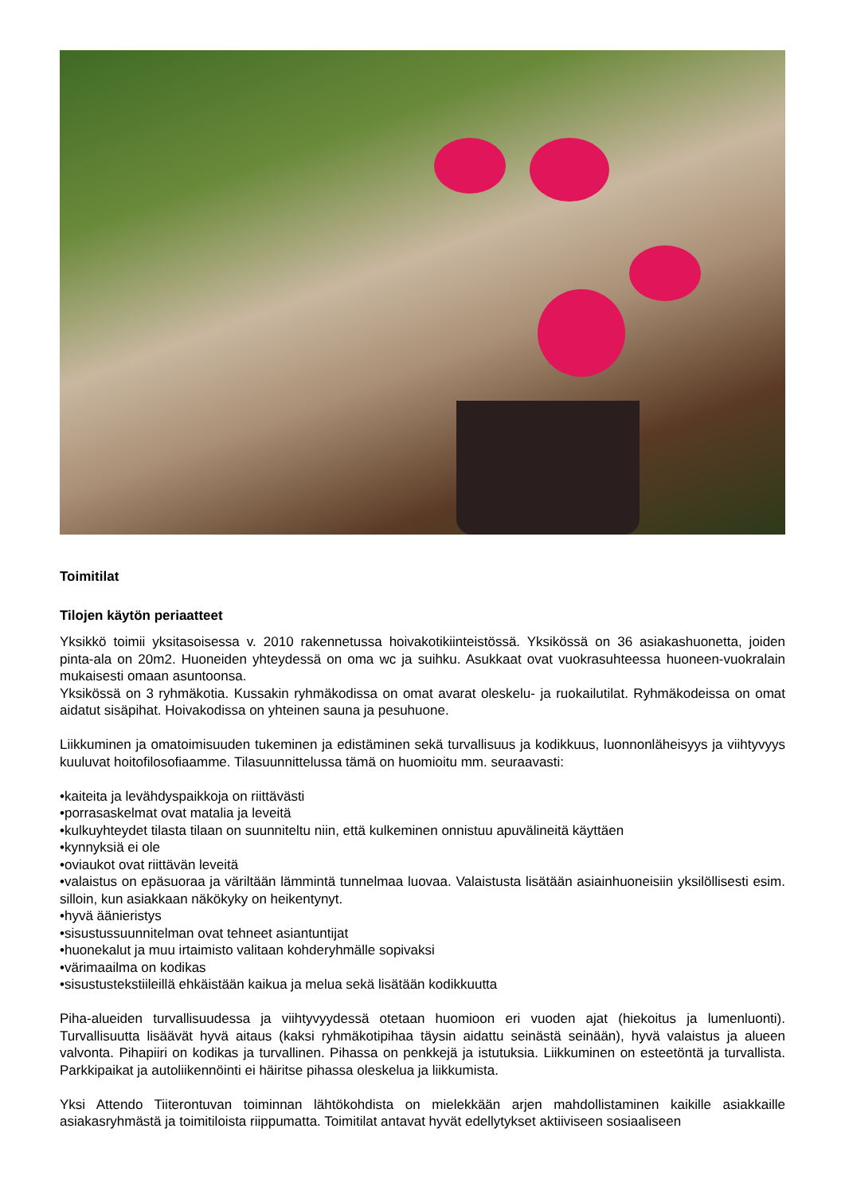Toimitilat
Tilojen käytön periaatteet
Yksikkö toimii yksitasoisessa v. 2010 rakennetussa hoivakotikiinteistössä. Yksikössä on 36 asiakashuonetta, joiden pinta-ala on 20m2. Huoneiden yhteydessä on oma wc ja suihku. Asukkaat ovat vuokrasuhteessa huoneen-vuokralain mukaisesti omaan asuntoonsa.
Yksikössä on 3 ryhmäkotia. Kussakin ryhmäkodissa on omat avarat oleskelu- ja ruokailutilat. Ryhmäkodeissa on omat aidatut sisäpihat. Hoivakodissa on yhteinen sauna ja pesuhuone.
Liikkuminen ja omatoimisuuden tukeminen ja edistäminen sekä turvallisuus ja kodikkuus, luonnonläheisyys ja viihtyvyys kuuluvat hoitofilosofiaamme. Tilasuunnittelussa tämä on huomioitu mm. seuraavasti:
•kaiteita ja levähdyspaikkoja on riittävästi
•porrasaskelmat ovat matalia ja leveitä
•kulkuyhteydet tilasta tilaan on suunniteltu niin, että kulkeminen onnistuu apuvälineitä käyttäen
•kynnyksiä ei ole
•oviaukot ovat riittävän leveitä
•valaistus on epäsuoraa ja väriltään lämmintä tunnelmaa luovaa. Valaistusta lisätään asiainhuoneisiin yksilöllisesti esim. silloin, kun asiakkaan näkökyky on heikentynyt.
•hyvä äänieristys
•sisustussuunnitelman ovat tehneet asiantuntijat
•huonekalut ja muu irtaimisto valitaan kohderyhmälle sopivaksi
•värimaailma on kodikas
•sisustustekstiileillä ehkäistään kaikua ja melua sekä lisätään kodikkuutta
Piha-alueiden turvallisuudessa ja viihtyvyydessä otetaan huomioon eri vuoden ajat (hiekoitus ja lumenluonti). Turvallisuutta lisäävät hyvä aitaus (kaksi ryhmäkotipihaa täysin aidattu seinästä seinään), hyvä valaistus ja alueen valvonta. Pihapiiri on kodikas ja turvallinen. Pihassa on penkkejä ja istutuksia. Liikkuminen on esteetöntä ja turvallista. Parkkipaikat ja autoliikennöinti ei häiritse pihassa oleskelua ja liikkumista.
Yksi Attendo Tiiterontuvan toiminnan lähtökohdista on mielekkään arjen mahdollistaminen kaikille asiakkaille asiakasryhmästä ja toimitiloista riippumatta. Toimitilat antavat hyvät edellytykset aktiiviseen sosiaaliseen